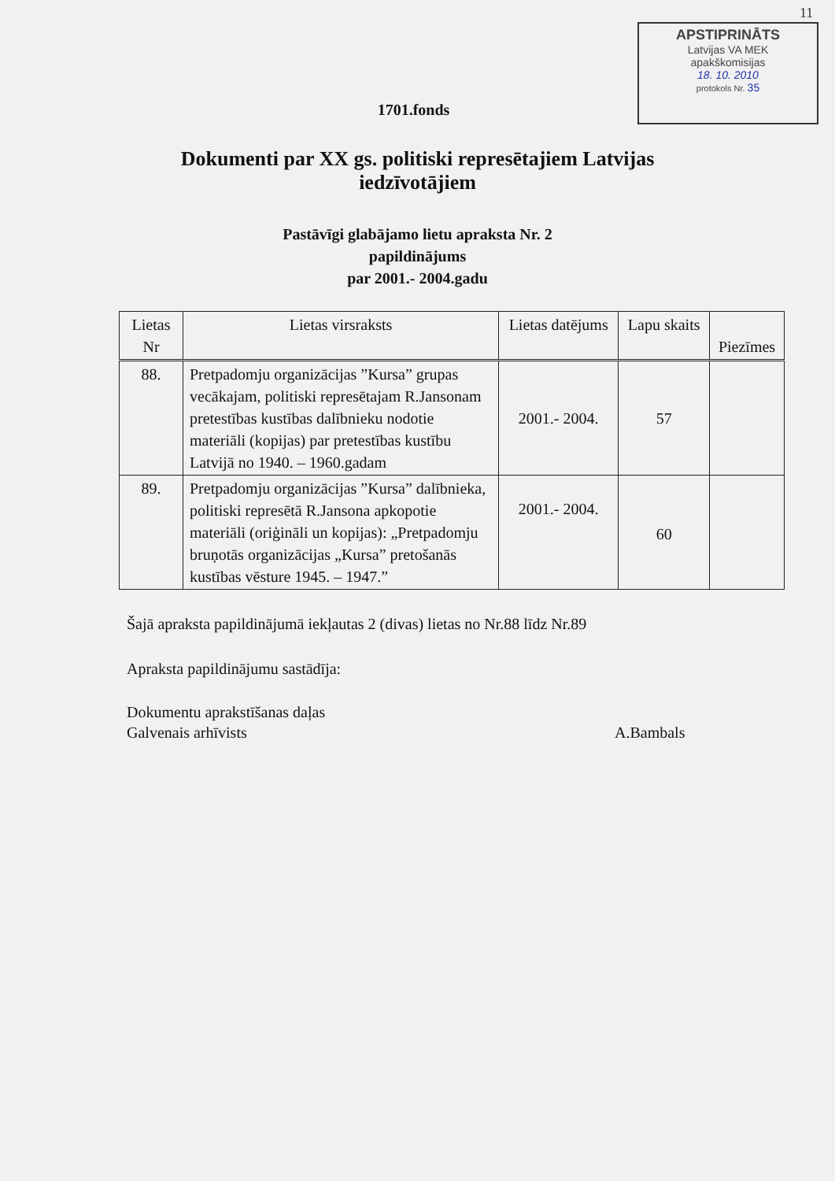11
APSTIPRINĀTS
Latvijas VA MEK
apakškomisijas
18. 10. 2010
protokols Nr. 35
1701.fonds
Dokumenti par XX gs. politiski represētajiem Latvijas
iedzīvotājiem
Pastāvīgi glabājamo lietu apraksta Nr. 2
papildinājums
par 2001.- 2004.gadu
| Lietas Nr | Lietas virsraksts | Lietas datējums | Lapu skaits | Piezīmes |
| --- | --- | --- | --- | --- |
| 88. | Pretpadomju organizācijas ”Kursa” grupas vecākajam, politiski represētajam R.Jansonam pretestības kustības dalībnieku nodotie materiāli (kopijas) par pretestības kustību Latvijā no 1940. – 1960.gadam | 2001.- 2004. | 57 | |
| 89. | Pretpadomju organizācijas ”Kursa” dalībnieka, politiski represētā R.Jansona apkopotie materiāli (oriģināli un kopijas): „Pretpadomju bruņotās organizācijas „Kursa” pretošanās kustības vēsture 1945. – 1947.” | 2001.- 2004. | 60 | |
Šajā apraksta papildinājumā iekļautas 2 (divas) lietas no Nr.88 līdz Nr.89
Apraksta papildinājumu sastādīja:
Dokumentu aprakstīšanas daļas
Galvenais arhīvists
A.Bambals